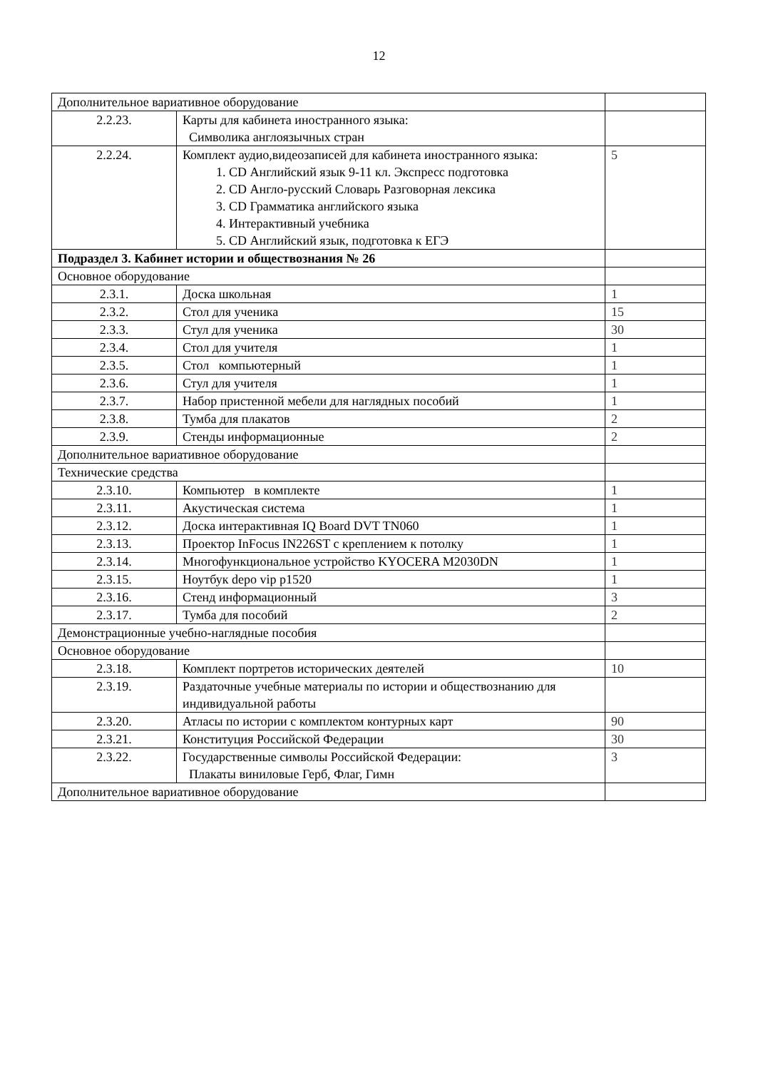12
| Дополнительное вариативное оборудование | | |
| 2.2.23. | Карты для кабинета иностранного языка: Символика англоязычных стран | |
| 2.2.24. | Комплект аудио,видеозаписей для кабинета иностранного языка: 1. CD Английский язык 9-11 кл. Экспресс подготовка 2. CD Англо-русский Словарь Разговорная лексика 3. CD Грамматика английского языка 4. Интерактивный учебника 5. CD Английский язык, подготовка к ЕГЭ | 5 |
| Подраздел 3. Кабинет истории и обществознания № 26 | | |
| Основное оборудование | | |
| 2.3.1. | Доска школьная | 1 |
| 2.3.2. | Стол для ученика | 15 |
| 2.3.3. | Стул для ученика | 30 |
| 2.3.4. | Стол для учителя | 1 |
| 2.3.5. | Стол компьютерный | 1 |
| 2.3.6. | Стул для учителя | 1 |
| 2.3.7. | Набор пристенной мебели для наглядных пособий | 1 |
| 2.3.8. | Тумба для плакатов | 2 |
| 2.3.9. | Стенды информационные | 2 |
| Дополнительное вариативное оборудование | | |
| Технические средства | | |
| 2.3.10. | Компьютер в комплекте | 1 |
| 2.3.11. | Акустическая система | 1 |
| 2.3.12. | Доска интерактивная IQ Board DVT TN060 | 1 |
| 2.3.13. | Проектор InFocus IN226ST с креплением к потолку | 1 |
| 2.3.14. | Многофункциональное устройство KYOCERA M2030DN | 1 |
| 2.3.15. | Ноутбук depo vip p1520 | 1 |
| 2.3.16. | Стенд информационный | 3 |
| 2.3.17. | Тумба для пособий | 2 |
| Демонстрационные учебно-наглядные пособия | | |
| Основное оборудование | | |
| 2.3.18. | Комплект портретов исторических деятелей | 10 |
| 2.3.19. | Раздаточные учебные материалы по истории и обществознанию для индивидуальной работы | |
| 2.3.20. | Атласы по истории с комплектом контурных карт | 90 |
| 2.3.21. | Конституция Российской Федерации | 30 |
| 2.3.22. | Государственные символы Российской Федерации: Плакаты виниловые Герб, Флаг, Гимн | 3 |
| Дополнительное вариативное оборудование | | |